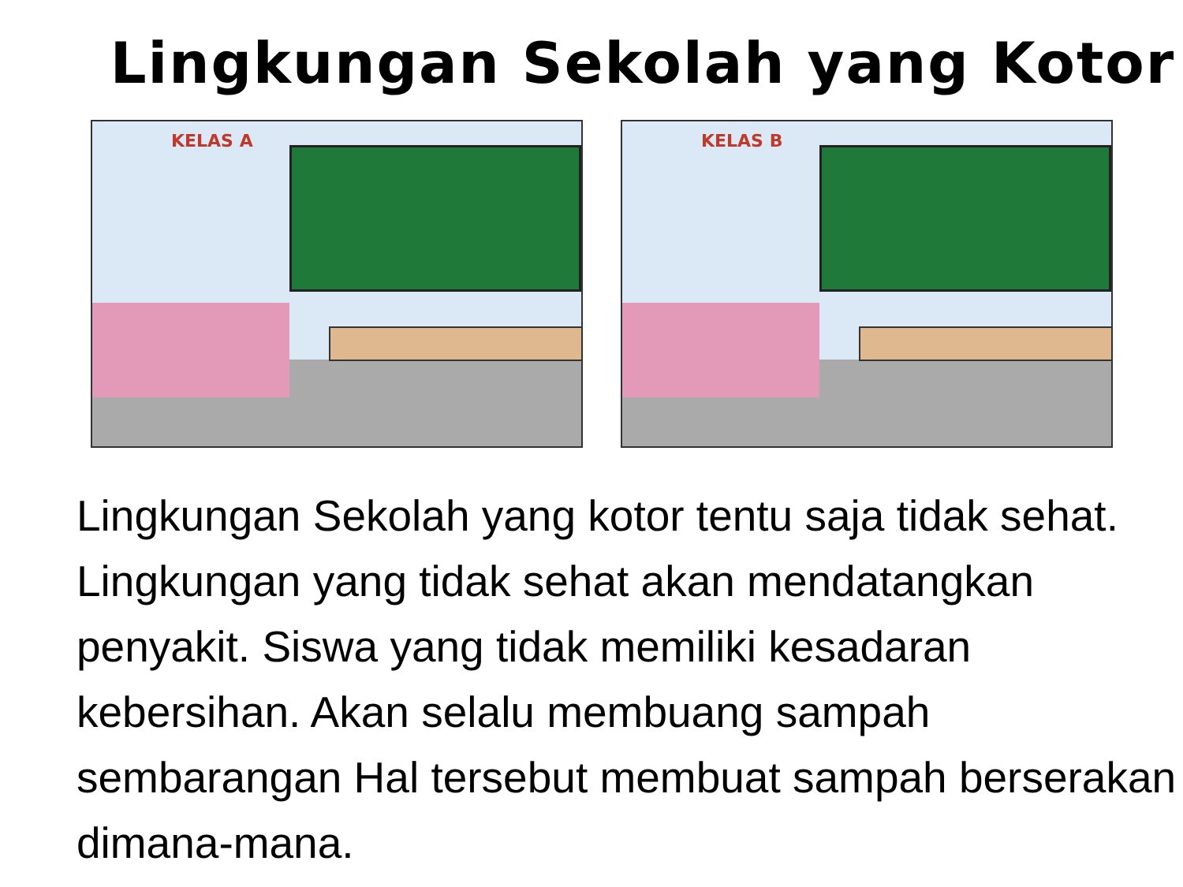Lingkungan Sekolah yang Kotor
KELAS A
KELAS B
Lingkungan Sekolah yang kotor tentu saja tidak sehat. Lingkungan yang tidak sehat akan mendatangkan penyakit. Siswa yang tidak memiliki kesadaran kebersihan. Akan selalu membuang sampah sembarangan Hal tersebut membuat sampah berserakan dimana-mana.